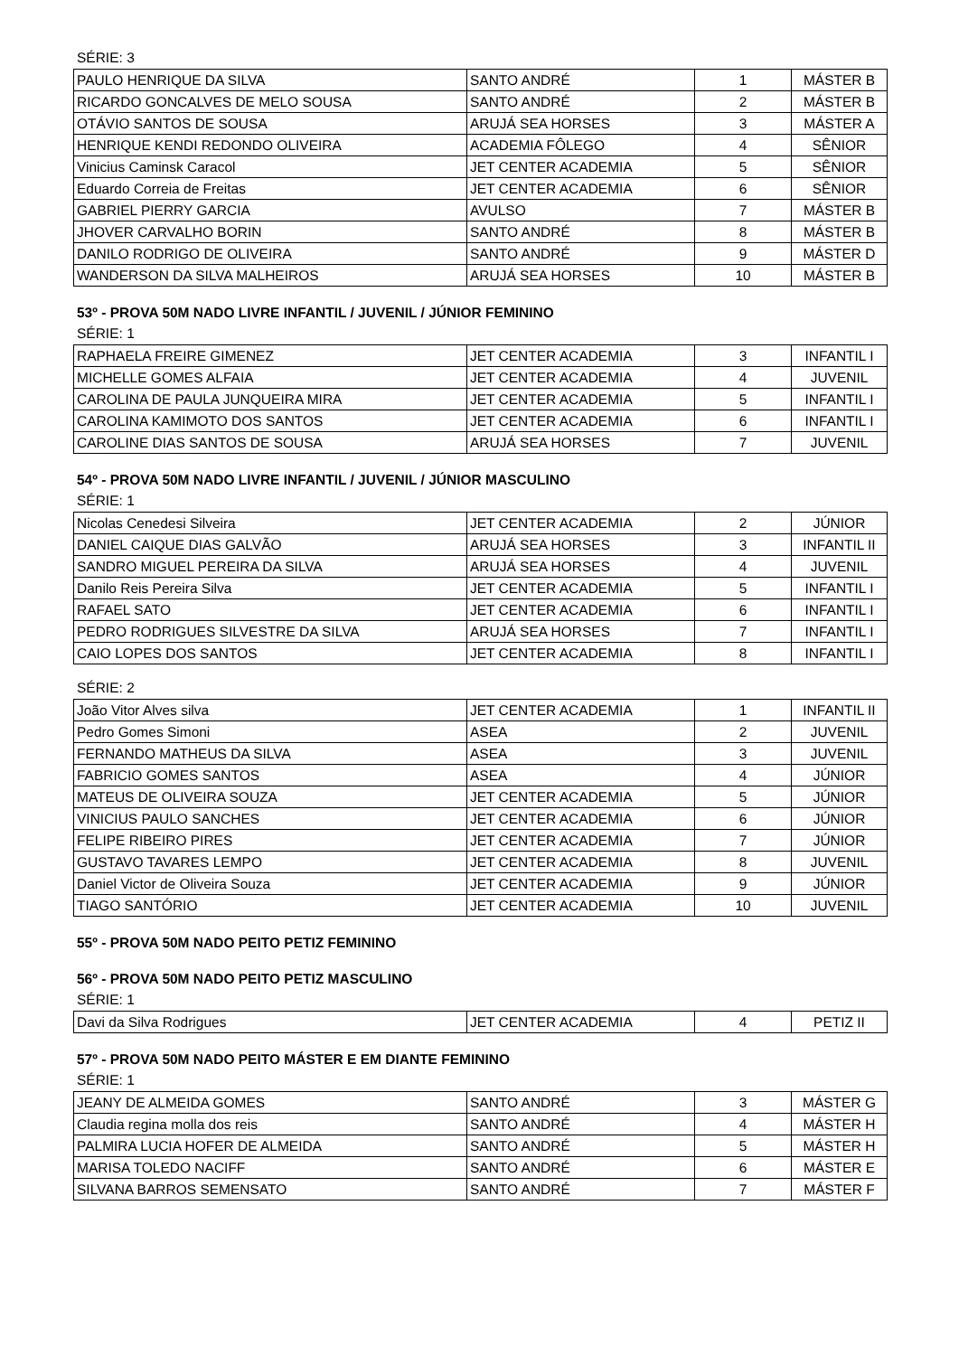SÉRIE: 3
| PAULO HENRIQUE DA SILVA | SANTO ANDRÉ | 1 | MÁSTER B |
| RICARDO GONCALVES DE MELO SOUSA | SANTO ANDRÉ | 2 | MÁSTER B |
| OTÁVIO SANTOS DE SOUSA | ARUJÁ SEA HORSES | 3 | MÁSTER A |
| HENRIQUE KENDI REDONDO OLIVEIRA | ACADEMIA FÔLEGO | 4 | SÊNIOR |
| Vinicius Caminsk Caracol | JET CENTER ACADEMIA | 5 | SÊNIOR |
| Eduardo Correia de Freitas | JET CENTER ACADEMIA | 6 | SÊNIOR |
| GABRIEL PIERRY GARCIA | AVULSO | 7 | MÁSTER B |
| JHOVER CARVALHO BORIN | SANTO ANDRÉ | 8 | MÁSTER B |
| DANILO RODRIGO DE OLIVEIRA | SANTO ANDRÉ | 9 | MÁSTER D |
| WANDERSON DA SILVA MALHEIROS | ARUJÁ SEA HORSES | 10 | MÁSTER B |
53º - PROVA 50M NADO LIVRE INFANTIL / JUVENIL / JÚNIOR FEMININO
SÉRIE: 1
| RAPHAELA FREIRE GIMENEZ | JET CENTER ACADEMIA | 3 | INFANTIL I |
| MICHELLE GOMES ALFAIA | JET CENTER ACADEMIA | 4 | JUVENIL |
| CAROLINA DE PAULA JUNQUEIRA MIRA | JET CENTER ACADEMIA | 5 | INFANTIL I |
| CAROLINA KAMIMOTO DOS SANTOS | JET CENTER ACADEMIA | 6 | INFANTIL I |
| CAROLINE DIAS SANTOS DE SOUSA | ARUJÁ SEA HORSES | 7 | JUVENIL |
54º - PROVA 50M NADO LIVRE INFANTIL / JUVENIL / JÚNIOR MASCULINO
SÉRIE: 1
| Nicolas Cenedesi Silveira | JET CENTER ACADEMIA | 2 | JÚNIOR |
| DANIEL CAIQUE DIAS GALVÃO | ARUJÁ SEA HORSES | 3 | INFANTIL II |
| SANDRO MIGUEL PEREIRA DA SILVA | ARUJÁ SEA HORSES | 4 | JUVENIL |
| Danilo Reis Pereira Silva | JET CENTER ACADEMIA | 5 | INFANTIL I |
| RAFAEL SATO | JET CENTER ACADEMIA | 6 | INFANTIL I |
| PEDRO RODRIGUES SILVESTRE DA SILVA | ARUJÁ SEA HORSES | 7 | INFANTIL I |
| CAIO LOPES DOS SANTOS | JET CENTER ACADEMIA | 8 | INFANTIL I |
SÉRIE: 2
| João Vitor Alves silva | JET CENTER ACADEMIA | 1 | INFANTIL II |
| Pedro Gomes Simoni | ASEA | 2 | JUVENIL |
| FERNANDO MATHEUS DA SILVA | ASEA | 3 | JUVENIL |
| FABRICIO GOMES SANTOS | ASEA | 4 | JÚNIOR |
| MATEUS DE OLIVEIRA SOUZA | JET CENTER ACADEMIA | 5 | JÚNIOR |
| VINICIUS PAULO SANCHES | JET CENTER ACADEMIA | 6 | JÚNIOR |
| FELIPE RIBEIRO PIRES | JET CENTER ACADEMIA | 7 | JÚNIOR |
| GUSTAVO TAVARES LEMPO | JET CENTER ACADEMIA | 8 | JUVENIL |
| Daniel Victor de Oliveira Souza | JET CENTER ACADEMIA | 9 | JÚNIOR |
| TIAGO SANTÓRIO | JET CENTER ACADEMIA | 10 | JUVENIL |
55º - PROVA 50M NADO PEITO PETIZ FEMININO
56º - PROVA 50M NADO PEITO PETIZ MASCULINO
SÉRIE: 1
| Davi da Silva Rodrigues | JET CENTER ACADEMIA | 4 | PETIZ II |
57º - PROVA 50M NADO PEITO MÁSTER E EM DIANTE FEMININO
SÉRIE: 1
| JEANY DE ALMEIDA GOMES | SANTO ANDRÉ | 3 | MÁSTER G |
| Claudia regina molla dos reis | SANTO ANDRÉ | 4 | MÁSTER H |
| PALMIRA LUCIA HOFER DE ALMEIDA | SANTO ANDRÉ | 5 | MÁSTER H |
| MARISA TOLEDO NACIFF | SANTO ANDRÉ | 6 | MÁSTER E |
| SILVANA BARROS SEMENSATO | SANTO ANDRÉ | 7 | MÁSTER F |